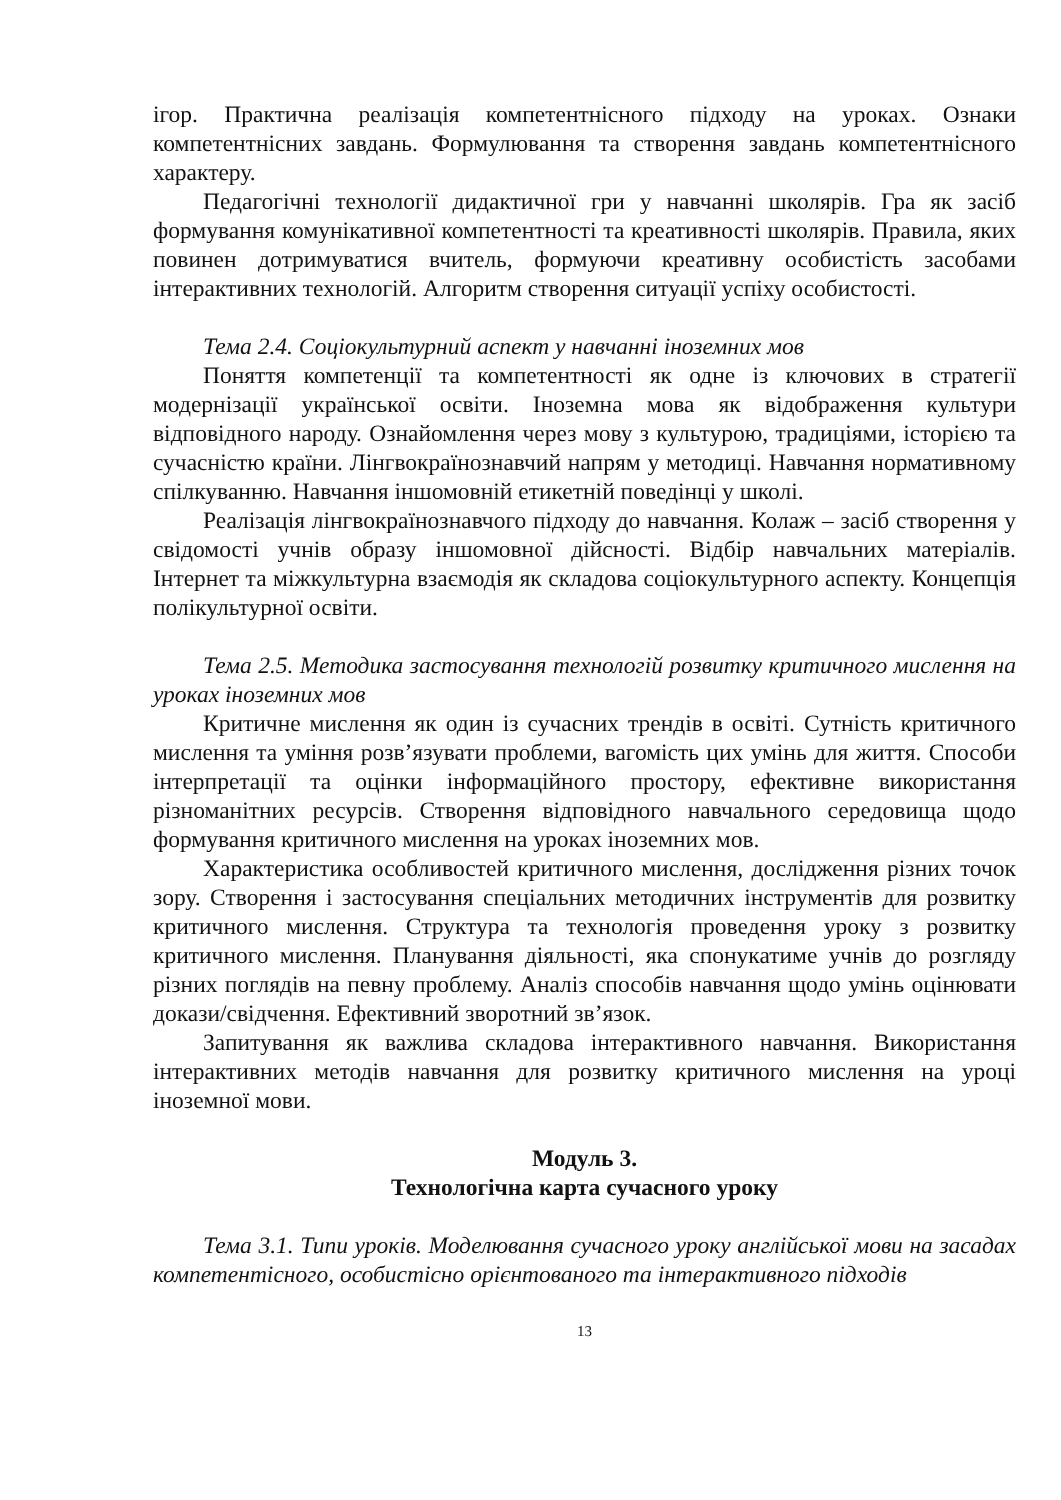ігор. Практична реалізація компетентнісного підходу на уроках. Ознаки компетентнісних завдань. Формулювання та створення завдань компетентнісного характеру.
Педагогічні технології дидактичної гри у навчанні школярів. Гра як засіб формування комунікативної компетентності та креативності школярів. Правила, яких повинен дотримуватися вчитель, формуючи креативну особистість засобами інтерактивних технологій. Алгоритм створення ситуації успіху особистості.
Тема 2.4. Соціокультурний аспект у навчанні іноземних мов
Поняття компетенції та компетентності як одне із ключових в стратегії модернізації української освіти. Іноземна мова як відображення культури відповідного народу. Ознайомлення через мову з культурою, традиціями, історією та сучасністю країни. Лінгвокраїнознавчий напрям у методиці. Навчання нормативному спілкуванню. Навчання іншомовній етикетній поведінці у школі.
Реалізація лінгвокраїнознавчого підходу до навчання. Колаж – засіб створення у свідомості учнів образу іншомовної дійсності. Відбір навчальних матеріалів. Інтернет та міжкультурна взаємодія як складова соціокультурного аспекту. Концепція полікультурної освіти.
Тема 2.5. Методика застосування технологій розвитку критичного мислення на уроках іноземних мов
Критичне мислення як один із сучасних трендів в освіті. Сутність критичного мислення та уміння розв’язувати проблеми, вагомість цих умінь для життя. Способи інтерпретації та оцінки інформаційного простору, ефективне використання різноманітних ресурсів. Створення відповідного навчального середовища щодо формування критичного мислення на уроках іноземних мов.
Характеристика особливостей критичного мислення, дослідження різних точок зору. Створення і застосування спеціальних методичних інструментів для розвитку критичного мислення. Структура та технологія проведення уроку з розвитку критичного мислення. Планування діяльності, яка спонукатиме учнів до розгляду різних поглядів на певну проблему. Аналіз способів навчання щодо умінь оцінювати докази/свідчення. Ефективний зворотний зв’язок.
Запитування як важлива складова інтерактивного навчання. Використання інтерактивних методів навчання для розвитку критичного мислення на уроці іноземної мови.
Модуль 3.
Технологічна карта сучасного уроку
Тема 3.1. Типи уроків. Моделювання сучасного уроку англійської мови на засадах компетентісного, особистісно орієнтованого та інтерактивного підходів
13